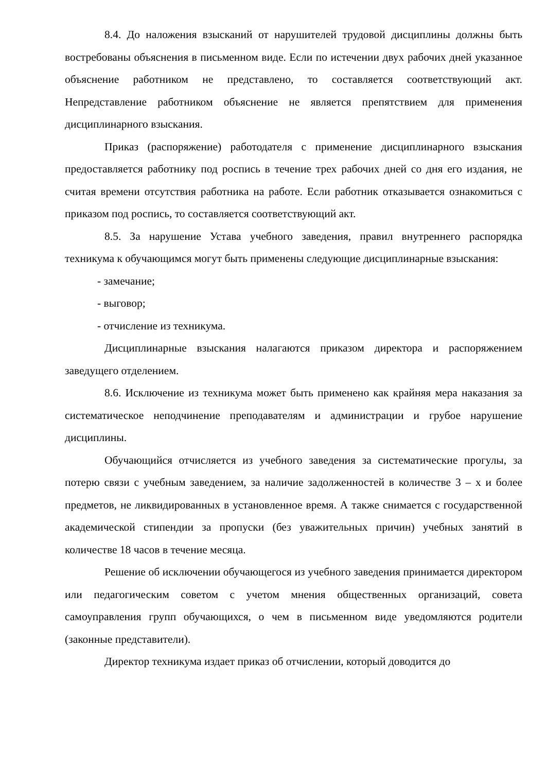8.4. До наложения взысканий от нарушителей трудовой дисциплины должны быть востребованы объяснения в письменном виде. Если по истечении двух рабочих дней указанное объяснение работником не представлено, то составляется соответствующий акт. Непредставление работником объяснение не является препятствием для применения дисциплинарного взыскания.
Приказ (распоряжение) работодателя с применение дисциплинарного взыскания предоставляется работнику под роспись в течение трех рабочих дней со дня его издания, не считая времени отсутствия работника на работе. Если работник отказывается ознакомиться с приказом под роспись, то составляется соответствующий акт.
8.5. За нарушение Устава учебного заведения, правил внутреннего распорядка техникума к обучающимся могут быть применены следующие дисциплинарные взыскания:
- замечание;
- выговор;
- отчисление из техникума.
Дисциплинарные взыскания налагаются приказом директора и распоряжением заведущего отделением.
8.6. Исключение из техникума может быть применено как крайняя мера наказания за систематическое неподчинение преподавателям и администрации и грубое нарушение дисциплины.
Обучающийся отчисляется из учебного заведения за систематические прогулы, за потерю связи с учебным заведением, за наличие задолженностей в количестве 3 – х и более предметов, не ликвидированных в установленное время. А также снимается с государственной академической стипендии за пропуски (без уважительных причин) учебных занятий в количестве 18 часов в течение месяца.
Решение об исключении обучающегося из учебного заведения принимается директором или педагогическим советом с учетом мнения общественных организаций, совета самоуправления групп обучающихся, о чем в письменном виде уведомляются родители (законные представители).
Директор техникума издает приказ об отчислении, который доводится до